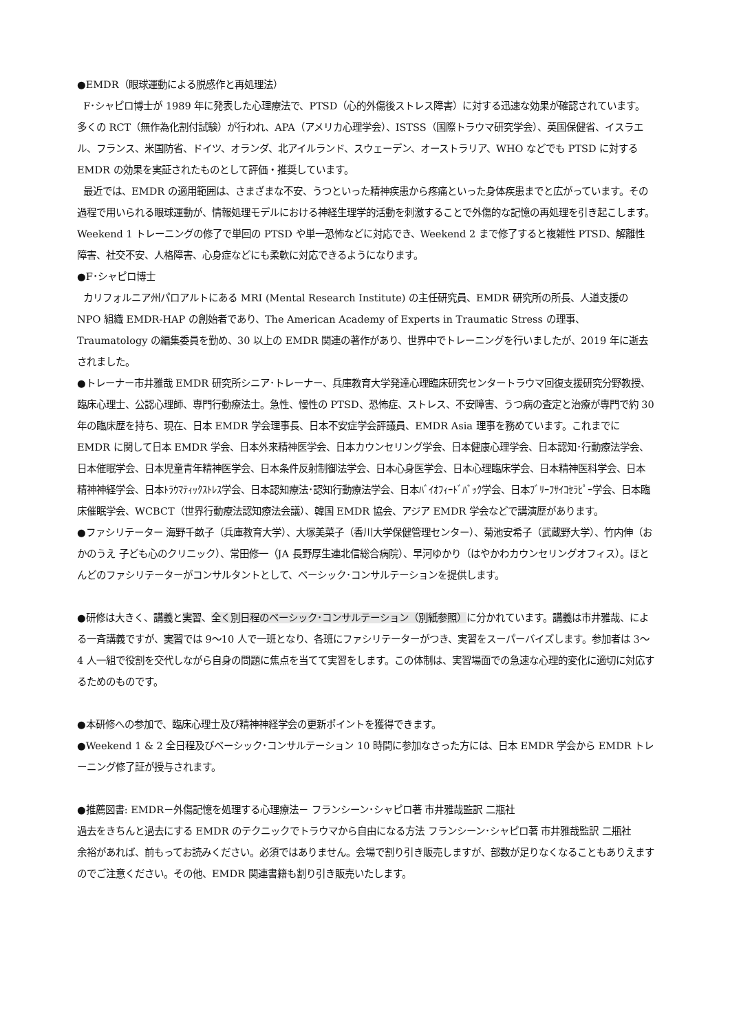●EMDR（眼球運動による脱感作と再処理法）
F･シャピロ博士が 1989 年に発表した心理療法で、PTSD（心的外傷後ストレス障害）に対する迅速な効果が確認されています。多くの RCT（無作為化割付試験）が行われ、APA（アメリカ心理学会）、ISTSS（国際トラウマ研究学会）、英国保健省、イスラエル、フランス、米国防省、ドイツ、オランダ、北アイルランド、スウェーデン、オーストラリア、WHO などでも PTSD に対する EMDR の効果を実証されたものとして評価・推奨しています。
最近では、EMDR の適用範囲は、さまざまな不安、うつといった精神疾患から疼痛といった身体疾患までと広がっています。その過程で用いられる眼球運動が、情報処理モデルにおける神経生理学的活動を刺激することで外傷的な記憶の再処理を引き起こします。 Weekend 1 トレーニングの修了で単回の PTSD や単一恐怖などに対応でき、Weekend 2 まで修了すると複雑性 PTSD、解離性障害、社交不安、人格障害、心身症などにも柔軟に対応できるようになります。
●F･シャピロ博士
カリフォルニア州パロアルトにある MRI (Mental Research Institute) の主任研究員、EMDR 研究所の所長、人道支援の NPO 組織 EMDR-HAP の創始者であり、The American Academy of Experts in Traumatic Stress の理事、Traumatology の編集委員を勤め、30 以上の EMDR 関連の著作があり、世界中でトレーニングを行いましたが、2019 年に逝去されました。
●トレーナー市井雅哉 EMDR 研究所シニア･トレーナー、兵庫教育大学発達心理臨床研究センタートラウマ回復支援研究分野教授、臨床心理士、公認心理師、専門行動療法士。急性、慢性の PTSD、恐怖症、ストレス、不安障害、うつ病の査定と治療が専門で約 30 年の臨床歴を持ち、現在、日本 EMDR 学会理事長、日本不安症学会評議員、EMDR Asia 理事を務めています。これまでに EMDR に関して日本 EMDR 学会、日本外来精神医学会、日本カウンセリング学会、日本健康心理学会、日本認知･行動療法学会、日本催眠学会、日本児童青年精神医学会、日本条件反射制御法学会、日本心身医学会、日本心理臨床学会、日本精神医科学会、日本精神神経学会、日本ﾄﾗｳﾏﾃｨｯｸｽﾄﾚｽ学会、日本認知療法･認知行動療法学会、日本ﾊﾞｲｵﾌｨｰﾄﾞﾊﾞｯｸ学会、日本ﾌﾞﾘｰﾌｻｲｺｾﾗﾋﾟｰ学会、日本臨床催眠学会、WCBCT（世界行動療法認知療法会議）、韓国 EMDR 協会、アジア EMDR 学会などで講演歴があります。
●ファシリテーター 海野千畝子（兵庫教育大学）、大塚美菜子（香川大学保健管理センター）、菊池安希子（武蔵野大学）、竹内伸（おかのうえ 子ども心のクリニック）、常田修一（JA 長野厚生連北信総合病院）、早河ゆかり（はやかわカウンセリングオフィス）。ほとんどのファシリテーターがコンサルタントとして、ベーシック･コンサルテーションを提供します。
●研修は大きく、講義と実習、全く別日程のベーシック･コンサルテーション（別紙参照）に分かれています。講義は市井雅哉、による一斉講義ですが、実習では 9〜10 人で一班となり、各班にファシリテーターがつき、実習をスーパーバイズします。参加者は 3〜4 人一組で役割を交代しながら自身の問題に焦点を当てて実習をします。この体制は、実習場面での急速な心理的変化に適切に対応するためのものです。
●本研修への参加で、臨床心理士及び精神神経学会の更新ポイントを獲得できます。
●Weekend 1 & 2 全日程及びベーシック･コンサルテーション 10 時間に参加なさった方には、日本 EMDR 学会から EMDR トレーニング修了証が授与されます。
●推薦図書: EMDR－外傷記憶を処理する心理療法－ フランシーン･シャピロ著 市井雅哉監訳 二瓶社
過去をきちんと過去にする EMDR のテクニックでトラウマから自由になる方法 フランシーン･シャピロ著 市井雅哉監訳 二瓶社
余裕があれば、前もってお読みください。必須ではありません。会場で割り引き販売しますが、部数が足りなくなることもありえますのでご注意ください。その他、EMDR 関連書籍も割り引き販売いたします。